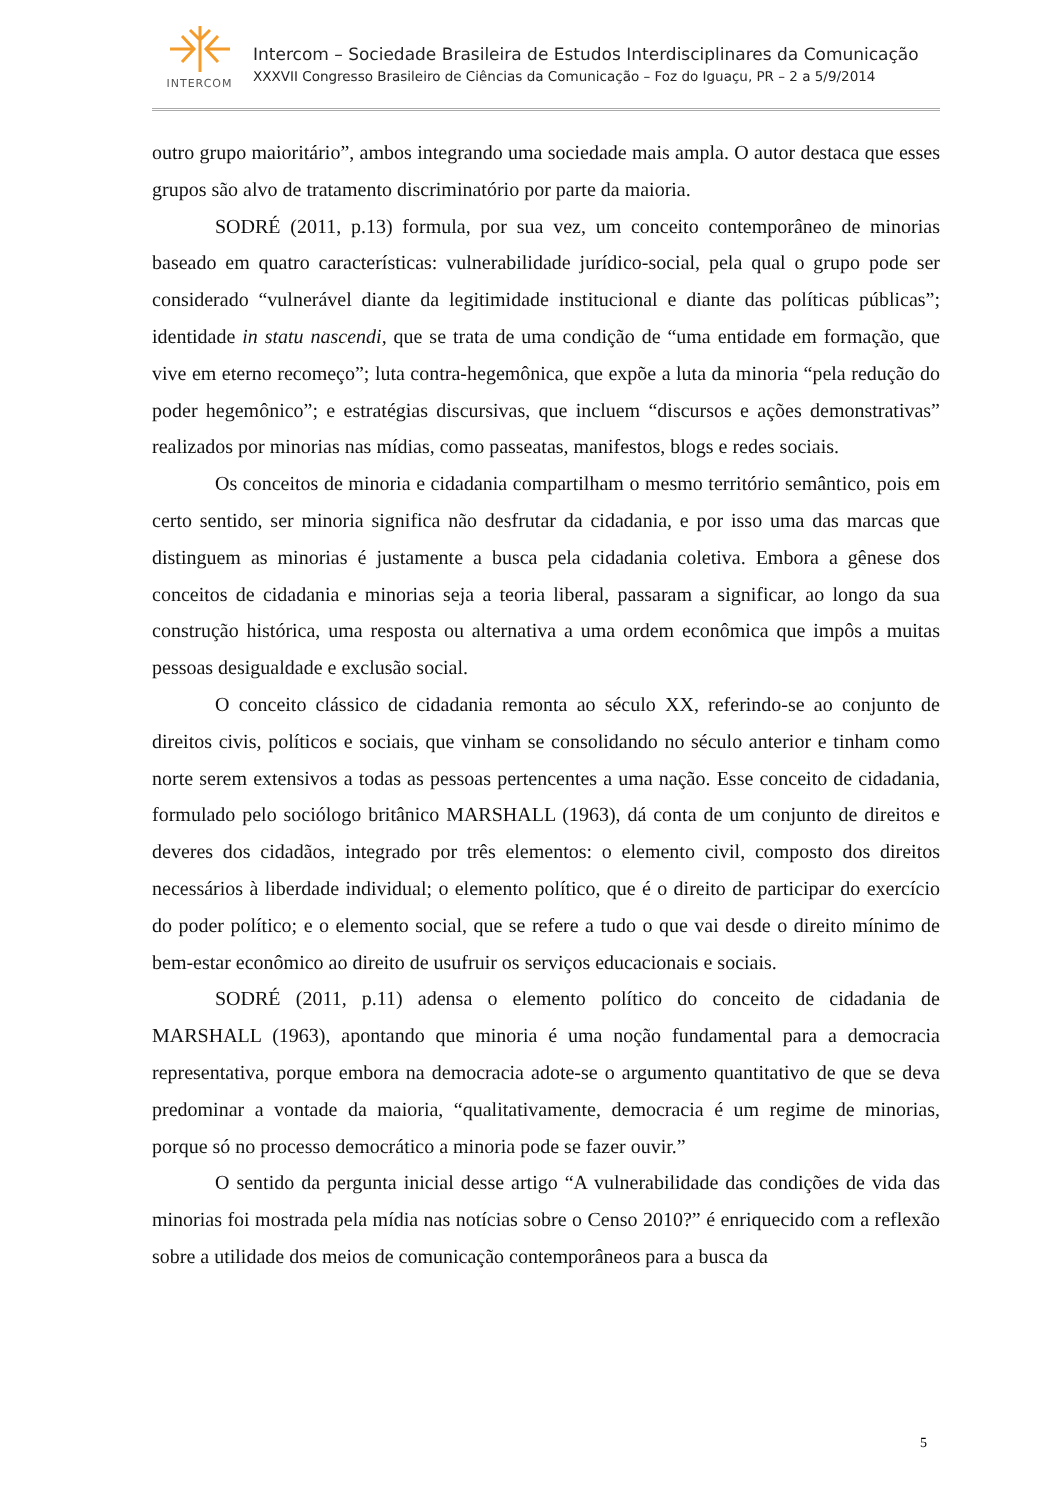INTERCOM
Intercom – Sociedade Brasileira de Estudos Interdisciplinares da Comunicação
XXXVII Congresso Brasileiro de Ciências da Comunicação – Foz do Iguaçu, PR – 2 a 5/9/2014
outro grupo maioritário”, ambos integrando uma sociedade mais ampla. O autor destaca que esses grupos são alvo de tratamento discriminatório por parte da maioria.
SODRÉ (2011, p.13) formula, por sua vez, um conceito contemporâneo de minorias baseado em quatro características: vulnerabilidade jurídico-social, pela qual o grupo pode ser considerado “vulnerável diante da legitimidade institucional e diante das políticas públicas”; identidade in statu nascendi, que se trata de uma condição de “uma entidade em formação, que vive em eterno recomeço”; luta contra-hegemônica, que expõe a luta da minoria “pela redução do poder hegemônico”; e estratégias discursivas, que incluem “discursos e ações demonstrativas” realizados por minorias nas mídias, como passeatas, manifestos, blogs e redes sociais.
Os conceitos de minoria e cidadania compartilham o mesmo território semântico, pois em certo sentido, ser minoria significa não desfrutar da cidadania, e por isso uma das marcas que distinguem as minorias é justamente a busca pela cidadania coletiva. Embora a gênese dos conceitos de cidadania e minorias seja a teoria liberal, passaram a significar, ao longo da sua construção histórica, uma resposta ou alternativa a uma ordem econômica que impôs a muitas pessoas desigualdade e exclusão social.
O conceito clássico de cidadania remonta ao século XX, referindo-se ao conjunto de direitos civis, políticos e sociais, que vinham se consolidando no século anterior e tinham como norte serem extensivos a todas as pessoas pertencentes a uma nação. Esse conceito de cidadania, formulado pelo sociólogo britânico MARSHALL (1963), dá conta de um conjunto de direitos e deveres dos cidadãos, integrado por três elementos: o elemento civil, composto dos direitos necessários à liberdade individual; o elemento político, que é o direito de participar do exercício do poder político; e o elemento social, que se refere a tudo o que vai desde o direito mínimo de bem-estar econômico ao direito de usufruir os serviços educacionais e sociais.
SODRÉ (2011, p.11) adensa o elemento político do conceito de cidadania de MARSHALL (1963), apontando que minoria é uma noção fundamental para a democracia representativa, porque embora na democracia adote-se o argumento quantitativo de que se deva predominar a vontade da maioria, “qualitativamente, democracia é um regime de minorias, porque só no processo democrático a minoria pode se fazer ouvir.”
O sentido da pergunta inicial desse artigo “A vulnerabilidade das condições de vida das minorias foi mostrada pela mídia nas notícias sobre o Censo 2010?” é enriquecido com a reflexão sobre a utilidade dos meios de comunicação contemporâneos para a busca da
5